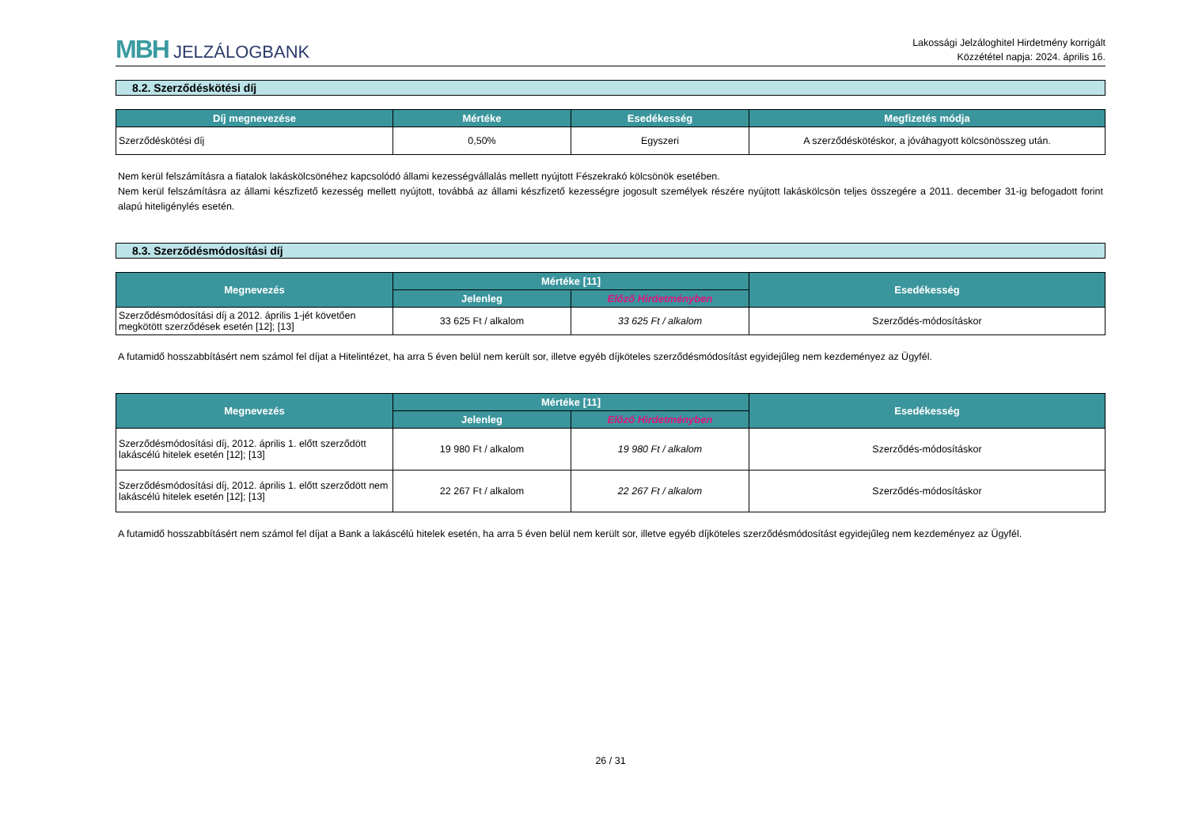MBH JELZÁLOGBANK
Lakossági Jelzáloghitel Hirdetmény korrigált
Közzététel napja: 2024. április 16.
8.2. Szerződéskötési díj
| Díj megnevezése | Mértéke | Esedékesség | Megfizetés módja |
| --- | --- | --- | --- |
| Szerződéskötési díj | 0,50% | Egyszeri | A szerződéskötéskor, a jóváhagyott kölcsönösszeg után. |
Nem kerül felszámításra a fiatalok lakáskölcsönéhez kapcsolódó állami kezességvállalás mellett nyújtott Fészekrakó kölcsönök esetében.
Nem kerül felszámításra az állami készfizető kezesség mellett nyújtott, továbbá az állami készfizető kezességre jogosult személyek részére nyújtott lakáskölcsön teljes összegére a 2011. december 31-ig befogadott forint alapú hiteligénylés esetén.
8.3. Szerződésmódosítási díj
| Megnevezés | Mértéke [11] | | Esedékesség |
| --- | --- | --- | --- |
| | Jelenleg | Előző Hirdetményben | |
| Szerződésmódosítási díj a 2012. április 1-jét követően megkötött szerződések esetén [12]; [13] | 33 625 Ft / alkalom | 33 625 Ft / alkalom | Szerződés-módosításkor |
A futamidő hosszabbításért nem számol fel díjat a Hitelintézet, ha arra 5 éven belül nem került sor, illetve egyéb díjköteles szerződésmódosítást egyidejűleg nem kezdeményez az Ügyfél.
| Megnevezés | Mértéke [11] | | Esedékesség |
| --- | --- | --- | --- |
| | Jelenleg | Előző Hirdetményben | |
| Szerződésmódosítási díj, 2012. április 1. előtt szerződött lakáscélú hitelek esetén [12]; [13] | 19 980 Ft / alkalom | 19 980 Ft / alkalom | Szerződés-módosításkor |
| Szerződésmódosítási díj, 2012. április 1. előtt szerződött nem lakáscélú hitelek esetén [12]; [13] | 22 267 Ft / alkalom | 22 267 Ft / alkalom | Szerződés-módosításkor |
A futamidő hosszabbításért nem számol fel díjat a Bank a lakáscélú hitelek esetén, ha arra 5 éven belül nem került sor, illetve egyéb díjköteles szerződésmódosítást egyidejűleg nem kezdeményez az Ügyfél.
26 / 31